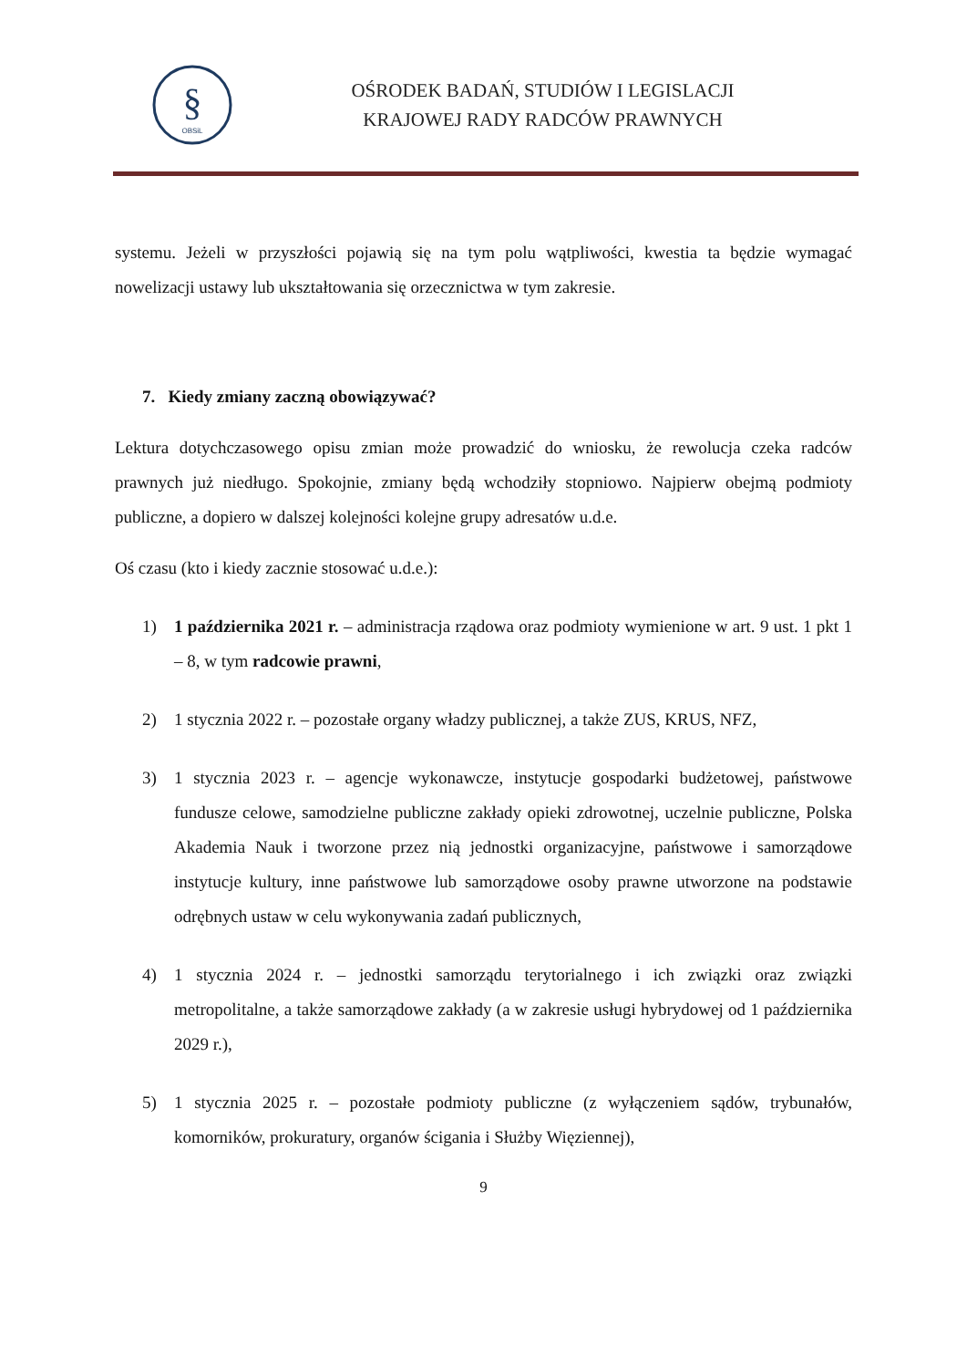§
OBSiL
OŚRODEK BADAŃ, STUDIÓW I LEGISLACJI
KRAJOWEJ RADY RADCÓW PRAWNYCH
systemu. Jeżeli w przyszłości pojawią się na tym polu wątpliwości, kwestia ta będzie wymagać nowelizacji ustawy lub ukształtowania się orzecznictwa w tym zakresie.
7. Kiedy zmiany zaczną obowiązywać?
Lektura dotychczasowego opisu zmian może prowadzić do wniosku, że rewolucja czeka radców prawnych już niedługo. Spokojnie, zmiany będą wchodziły stopniowo. Najpierw obejmą podmioty publiczne, a dopiero w dalszej kolejności kolejne grupy adresatów u.d.e.
Oś czasu (kto i kiedy zacznie stosować u.d.e.):
1) 1 października 2021 r. – administracja rządowa oraz podmioty wymienione w art. 9 ust. 1 pkt 1 – 8, w tym radcowie prawni,
2) 1 stycznia 2022 r. – pozostałe organy władzy publicznej, a także ZUS, KRUS, NFZ,
3) 1 stycznia 2023 r. – agencje wykonawcze, instytucje gospodarki budżetowej, państwowe fundusze celowe, samodzielne publiczne zakłady opieki zdrowotnej, uczelnie publiczne, Polska Akademia Nauk i tworzone przez nią jednostki organizacyjne, państwowe i samorządowe instytucje kultury, inne państwowe lub samorządowe osoby prawne utworzone na podstawie odrębnych ustaw w celu wykonywania zadań publicznych,
4) 1 stycznia 2024 r. – jednostki samorządu terytorialnego i ich związki oraz związki metropolitalne, a także samorządowe zakłady (a w zakresie usługi hybrydowej od 1 października 2029 r.),
5) 1 stycznia 2025 r. – pozostałe podmioty publiczne (z wyłączeniem sądów, trybunałów, komorników, prokuratury, organów ścigania i Służby Więziennej),
9